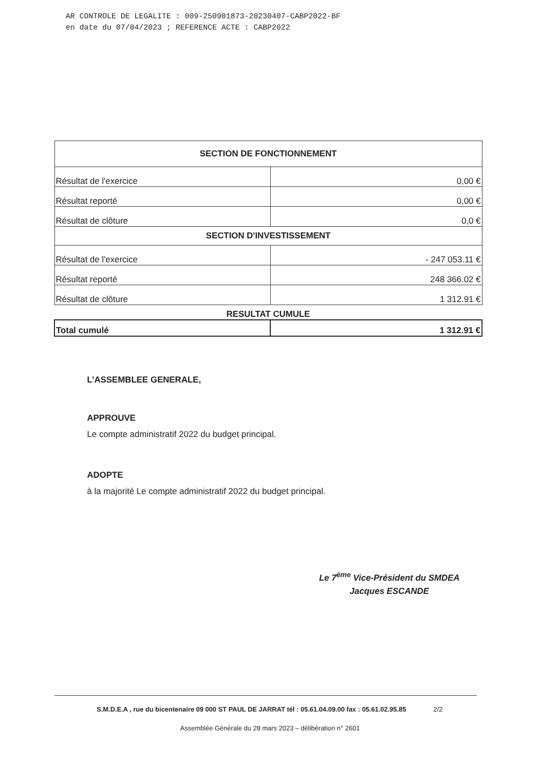AR CONTROLE DE LEGALITE : 009-250901873-20230407-CABP2022-BF
en date du 07/04/2023 ; REFERENCE ACTE : CABP2022
| SECTION DE FONCTIONNEMENT | |
| Résultat de l'exercice | 0,00 € |
| Résultat reporté | 0,00 € |
| Résultat de clôture | 0,0 € |
| SECTION D'INVESTISSEMENT | |
| Résultat de l'exercice | - 247 053.11 € |
| Résultat reporté | 248 366.02 € |
| Résultat de clôture | 1 312.91 € |
| RESULTAT CUMULE | |
| Total cumulé | 1 312.91 € |
L’ASSEMBLEE GENERALE,
APPROUVE
Le compte administratif 2022 du budget principal.
ADOPTE
à la majorité Le compte administratif 2022 du budget principal.
Le 7<sup>ème</sup> Vice-Président du SMDEA
Jacques ESCANDE
S.M.D.E.A , rue du bicentenaire 09 000 ST PAUL DE JARRAT tél : 05.61.04.09.00 fax : 05.61.02.95.85 2/2
Assemblée Générale du 28 mars 2023 – délibération n° 2601